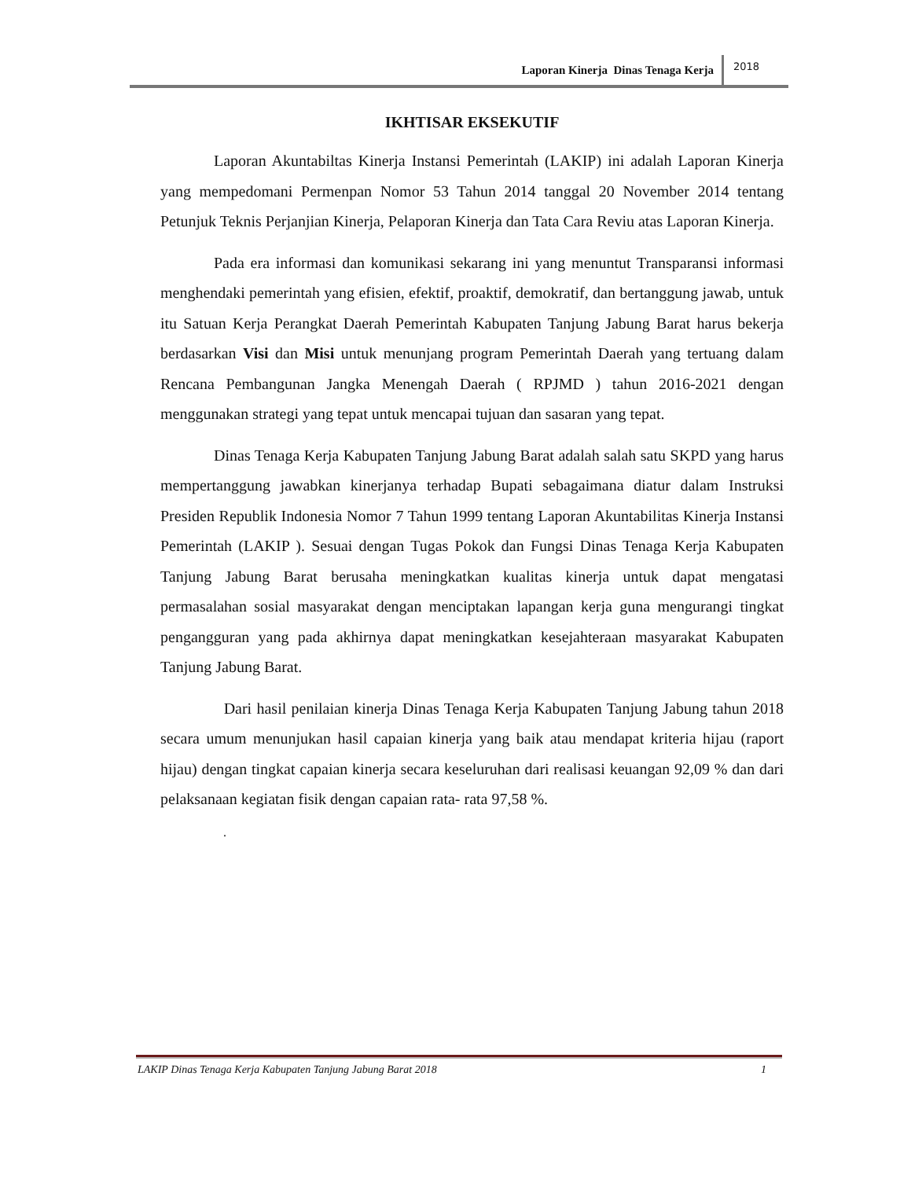Laporan Kinerja Dinas Tenaga Kerja 2018
IKHTISAR EKSEKUTIF
Laporan Akuntabiltas Kinerja Instansi Pemerintah (LAKIP) ini adalah Laporan Kinerja yang mempedomani Permenpan Nomor 53 Tahun 2014 tanggal 20 November 2014 tentang Petunjuk Teknis Perjanjian Kinerja, Pelaporan Kinerja dan Tata Cara Reviu atas Laporan Kinerja.
Pada era informasi dan komunikasi sekarang ini yang menuntut Transparansi informasi menghendaki pemerintah yang efisien, efektif, proaktif, demokratif, dan bertanggung jawab, untuk itu Satuan Kerja Perangkat Daerah Pemerintah Kabupaten Tanjung Jabung Barat harus bekerja berdasarkan Visi dan Misi untuk menunjang program Pemerintah Daerah yang tertuang dalam Rencana Pembangunan Jangka Menengah Daerah ( RPJMD ) tahun 2016-2021 dengan menggunakan strategi yang tepat untuk mencapai tujuan dan sasaran yang tepat.
Dinas Tenaga Kerja Kabupaten Tanjung Jabung Barat adalah salah satu SKPD yang harus mempertanggung jawabkan kinerjanya terhadap Bupati sebagaimana diatur dalam Instruksi Presiden Republik Indonesia Nomor 7 Tahun 1999 tentang Laporan Akuntabilitas Kinerja Instansi Pemerintah (LAKIP ). Sesuai dengan Tugas Pokok dan Fungsi Dinas Tenaga Kerja Kabupaten Tanjung Jabung Barat berusaha meningkatkan kualitas kinerja untuk dapat mengatasi permasalahan sosial masyarakat dengan menciptakan lapangan kerja guna mengurangi tingkat pengangguran yang pada akhirnya dapat meningkatkan kesejahteraan masyarakat Kabupaten Tanjung Jabung Barat.
Dari hasil penilaian kinerja Dinas Tenaga Kerja Kabupaten Tanjung Jabung tahun 2018 secara umum menunjukan hasil capaian kinerja yang baik atau mendapat kriteria hijau (raport hijau) dengan tingkat capaian kinerja secara keseluruhan dari realisasi keuangan 92,09 % dan dari pelaksanaan kegiatan fisik dengan capaian rata- rata 97,58 %.
.
LAKIP Dinas Tenaga Kerja Kabupaten Tanjung Jabung Barat 2018 1